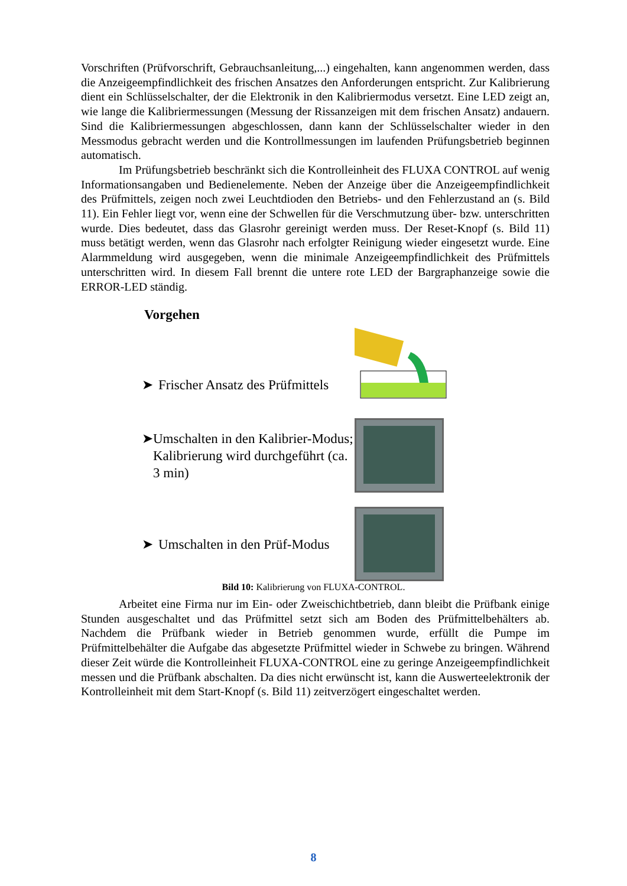Vorschriften (Prüfvorschrift, Gebrauchsanleitung,...) eingehalten, kann angenommen werden, dass die Anzeigeempfindlichkeit des frischen Ansatzes den Anforderungen entspricht. Zur Kalibrierung dient ein Schlüsselschalter, der die Elektronik in den Kalibriermodus versetzt. Eine LED zeigt an, wie lange die Kalibriermessungen (Messung der Rissanzeigen mit dem frischen Ansatz) andauern. Sind die Kalibriermessungen abgeschlossen, dann kann der Schlüsselschalter wieder in den Messmodus gebracht werden und die Kontrollmessungen im laufenden Prüfungsbetrieb beginnen automatisch.
Im Prüfungsbetrieb beschränkt sich die Kontrolleinheit des FLUXA CONTROL auf wenig Informationsangaben und Bedienelemente. Neben der Anzeige über die Anzeigeempfindlichkeit des Prüfmittels, zeigen noch zwei Leuchtdioden den Betriebs- und den Fehlerzustand an (s. Bild 11). Ein Fehler liegt vor, wenn eine der Schwellen für die Verschmutzung über- bzw. unterschritten wurde. Dies bedeutet, dass das Glasrohr gereinigt werden muss. Der Reset-Knopf (s. Bild 11) muss betätigt werden, wenn das Glasrohr nach erfolgter Reinigung wieder eingesetzt wurde. Eine Alarmmeldung wird ausgegeben, wenn die minimale Anzeigeempfindlichkeit des Prüfmittels unterschritten wird. In diesem Fall brennt die untere rote LED der Bargraphanzeige sowie die ERROR-LED ständig.
Vorgehen
➤ Frischer Ansatz des Prüfmittels
➤ Umschalten in den Kalibrier-Modus; Kalibrierung wird durchgeführt (ca. 3 min)
➤ Umschalten in den Prüf-Modus
Bild 10: Kalibrierung von FLUXA-CONTROL.
Arbeitet eine Firma nur im Ein- oder Zweischichtbetrieb, dann bleibt die Prüfbank einige Stunden ausgeschaltet und das Prüfmittel setzt sich am Boden des Prüfmittelbehälters ab. Nachdem die Prüfbank wieder in Betrieb genommen wurde, erfüllt die Pumpe im Prüfmittelbehälter die Aufgabe das abgesetzte Prüfmittel wieder in Schwebe zu bringen. Während dieser Zeit würde die Kontrolleinheit FLUXA-CONTROL eine zu geringe Anzeigeempfindlichkeit messen und die Prüfbank abschalten. Da dies nicht erwünscht ist, kann die Auswerteelektronik der Kontrolleinheit mit dem Start-Knopf (s. Bild 11) zeitverzögert eingeschaltet werden.
8